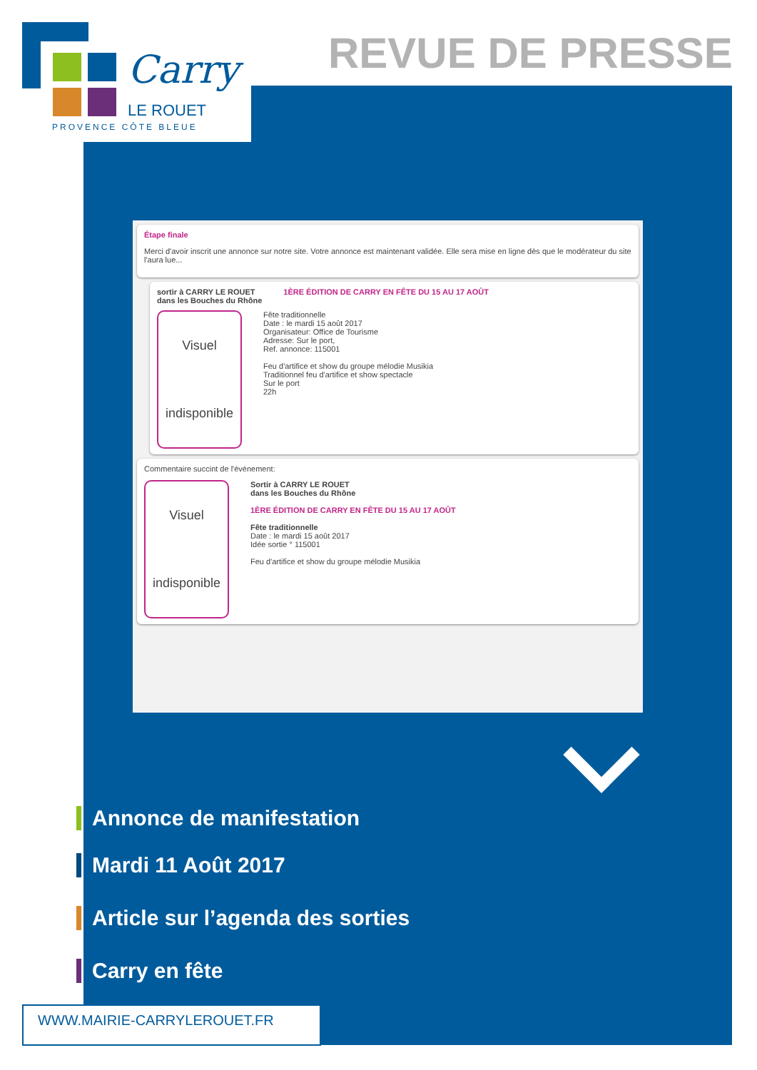Carry
LE ROUET
PROVENCE CÔTE BLEUE
REVUE DE PRESSE
Étape finale
Merci d'avoir inscrit une annonce sur notre site. Votre annonce est maintenant validée. Elle sera mise en ligne dès que le modérateur du site l'aura lue...
sortir à CARRY LE ROUET
dans les Bouches du Rhône 1ÈRE ÉDITION DE CARRY EN FÊTE DU 15 AU 17 AOÛT
Visuel
indisponible
Fête traditionnelle
Date : le mardi 15 août 2017
Organisateur: Office de Tourisme
Adresse: Sur le port,
Ref. annonce: 115001
Feu d'artifice et show du groupe mélodie Musikia
Traditionnel feu d'artifice et show spectacle
Sur le port
22h
Commentaire succint de l'événement:
Visuel
indisponible
Sortir à CARRY LE ROUET
dans les Bouches du Rhône
1ÈRE ÉDITION DE CARRY EN FÊTE DU 15 AU 17 AOÛT
Fête traditionnelle
Date : le mardi 15 août 2017
Idée sortie ° 115001
Feu d'artifice et show du groupe mélodie Musikia
Annonce de manifestation
Mardi 11 Août 2017
Article sur l’agenda des sorties
Carry en fête
WWW.MAIRIE-CARRYLEROUET.FR